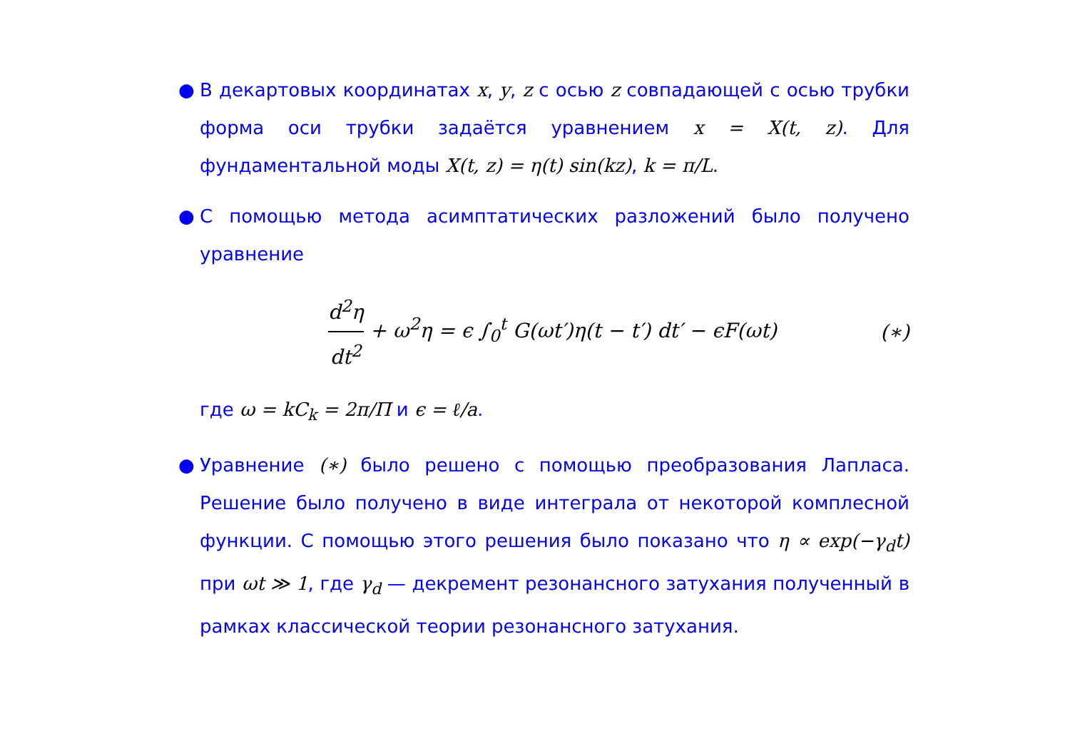● В декартовых координатах x, y, z с осью z совпадающей с осью трубки форма оси трубки задаётся уравнением x = X(t, z). Для фундаментальной моды X(t, z) = η(t) sin(kz), k = π/L.
● С помощью метода асимптатических разложений было получено уравнение
d<sup>2</sup>η dt<sup>2</sup> + ω<sup>2</sup>η = ϵ ∫<sub>0</sub><sup>t</sup> G(ωt′)η(t − t′) dt′ − ϵF(ωt)
(∗)
где ω = kC<sub>k</sub> = 2π/Π и ϵ = ℓ/a.
● Уравнение (∗) было решено с помощью преобразования Лапласа. Решение было получено в виде интеграла от некоторой комплесной функции. С помощью этого решения было показано что η ∝ exp(−γ<sub>d</sub>t) при ωt ≫ 1, где γ<sub>d</sub> — декремент резонансного затухания полученный в рамках классической теории резонансного затухания.